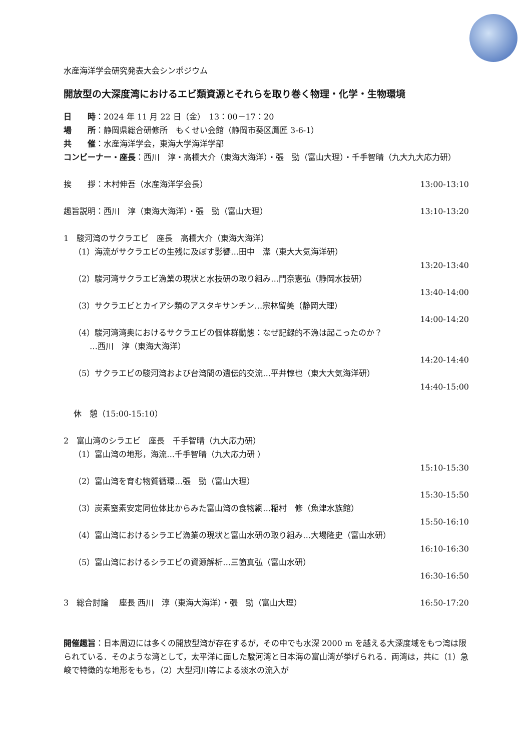水産海洋学会研究発表大会シンポジウム
開放型の大深度湾におけるエビ類資源とそれらを取り巻く物理・化学・生物環境
日　　時：2024 年 11 月 22 日（金）　13：00－17：20
場　　所：静岡県総合研修所　もくせい会館（静岡市葵区鷹匠 3-6-1）
共　　催：水産海洋学会，東海大学海洋学部
コンビーナー・座長：西川　淳・高橋大介（東海大海洋）・張　勁（富山大理）・千手智晴（九大九大応力研）
挨　　拶：木村伸吾（水産海洋学会長） 13:00-13:10
趣旨説明：西川　淳（東海大海洋）・張　勁（富山大理） 13:10-13:20
1　駿河湾のサクラエビ　座長　高橋大介（東海大海洋）
（1）海流がサクラエビの生残に及ぼす影響…田中　潔（東大大気海洋研）
13:20-13:40
（2）駿河湾サクラエビ漁業の現状と水技研の取り組み…門奈憲弘（静岡水技研）
13:40-14:00
（3）サクラエビとカイアシ類のアスタキサンチン…宗林留美（静岡大理）
14:00-14:20
（4）駿河湾湾奥におけるサクラエビの個体群動態：なぜ記録的不漁は起こったのか？
　　…西川　淳（東海大海洋）
14:20-14:40
（5）サクラエビの駿河湾および台湾間の遺伝的交流…平井惇也（東大大気海洋研）
14:40-15:00
休　憩（15:00-15:10）
2　富山湾のシラエビ　座長　千手智晴（九大応力研）
（1）富山湾の地形，海流…千手智晴（九大応力研 ）
15:10-15:30
（2）富山湾を育む物質循環…張　勁（富山大理）
15:30-15:50
（3）炭素窒素安定同位体比からみた富山湾の食物網…稲村　修（魚津水族館）
15:50-16:10
（4）富山湾におけるシラエビ漁業の現状と富山水研の取り組み…大場隆史（富山水研）
16:10-16:30
（5）富山湾におけるシラエビの資源解析…三箇真弘（富山水研）
16:30-16:50
3　総合討論　 座長 西川　淳（東海大海洋）・張　勁（富山大理） 16:50-17:20
開催趣旨：日本周辺には多くの開放型湾が存在するが，その中でも水深 2000 m を越える大深度域をもつ湾は限られている．そのような湾として，太平洋に面した駿河湾と日本海の富山湾が挙げられる．両湾は，共に（1）急峻で特徴的な地形をもち，（2）大型河川等による淡水の流入が